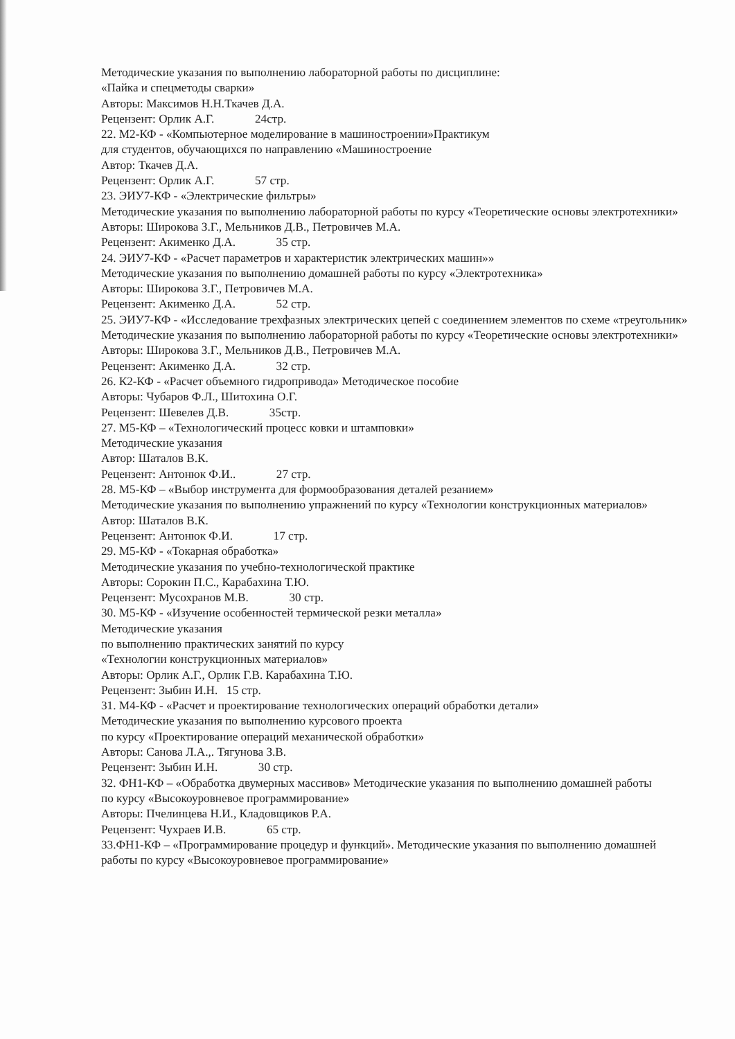Методические указания по выполнению лабораторной работы по дисциплине:
«Пайка и спецметоды сварки»
Авторы: Максимов Н.Н.Ткачев Д.А.
Рецензент: Орлик А.Г. 24стр.
22. М2-КФ - «Компьютерное моделирование в машиностроении»Практикум
для студентов, обучающихся по направлению «Машиностроение
Автор: Ткачев Д.А.
Рецензент: Орлик А.Г. 57 стр.
23. ЭИУ7-КФ - «Электрические фильтры»
Методические указания по выполнению лабораторной работы по курсу «Теоретические основы электротехники»
Авторы: Широкова З.Г., Мельников Д.В., Петровичев М.А.
Рецензент: Акименко Д.А. 35 стр.
24. ЭИУ7-КФ - «Расчет параметров и характеристик электрических машин»»
Методические указания по выполнению домашней работы по курсу «Электротехника»
Авторы: Широкова З.Г., Петровичев М.А.
Рецензент: Акименко Д.А. 52 стр.
25. ЭИУ7-КФ - «Исследование трехфазных электрических цепей с соединением элементов по схеме «треугольник»
Методические указания по выполнению лабораторной работы по курсу «Теоретические основы электротехники»
Авторы: Широкова З.Г., Мельников Д.В., Петровичев М.А.
Рецензент: Акименко Д.А. 32 стр.
26. К2-КФ - «Расчет объемного гидропривода» Методическое пособие
Авторы: Чубаров Ф.Л., Шитохина О.Г.
Рецензент: Шевелев Д.В. 35стр.
27. М5-КФ – «Технологический процесс ковки и штамповки»
Методические указания
Автор: Шаталов В.К.
Рецензент: Антонюк Ф.И.. 27 стр.
28. М5-КФ – «Выбор инструмента для формообразования деталей резанием»
Методические указания по выполнению упражнений по курсу «Технологии конструкционных материалов»
Автор: Шаталов В.К.
Рецензент: Антонюк Ф.И. 17 стр.
29. М5-КФ - «Токарная обработка»
Методические указания по учебно-технологической практике
Авторы: Сорокин П.С., Карабахина Т.Ю.
Рецензент: Мусохранов М.В. 30 стр.
30. М5-КФ - «Изучение особенностей термической резки металла»
Методические указания
по выполнению практических занятий по курсу
«Технологии конструкционных материалов»
Авторы: Орлик А.Г., Орлик Г.В. Карабахина Т.Ю.
Рецензент: Зыбин И.Н. 15 стр.
31. М4-КФ - «Расчет и проектирование технологических операций обработки детали»
Методические указания по выполнению курсового проекта
по курсу «Проектирование операций механической обработки»
Авторы: Санова Л.А.,. Тягунова З.В.
Рецензент: Зыбин И.Н. 30 стр.
32. ФН1-КФ – «Обработка двумерных массивов» Методические указания по выполнению домашней работы
по курсу «Высокоуровневое программирование»
Авторы: Пчелинцева Н.И., Кладовщиков Р.А.
Рецензент: Чухраев И.В. 65 стр.
33.ФН1-КФ – «Программирование процедур и функций». Методические указания по выполнению домашней работы по курсу «Высокоуровневое программирование»